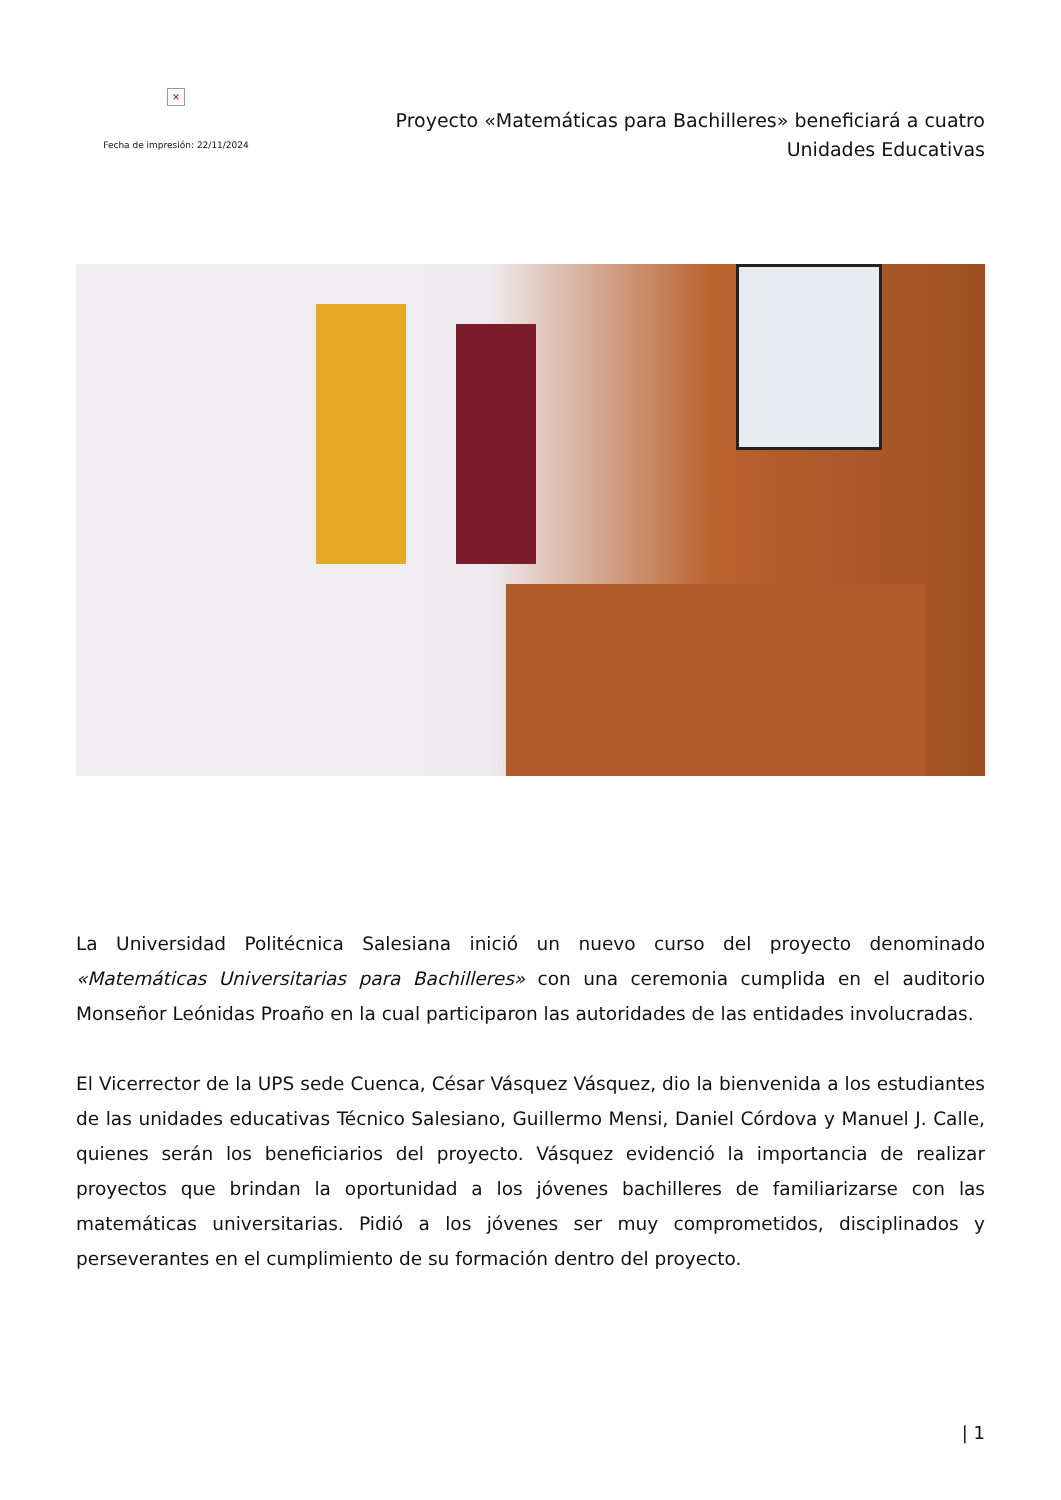×
Fecha de impresión: 22/11/2024
Proyecto «Matemáticas para Bachilleres» beneficiará a cuatro Unidades Educativas
La Universidad Politécnica Salesiana inició un nuevo curso del proyecto denominado «Matemáticas Universitarias para Bachilleres» con una ceremonia cumplida en el auditorio Monseñor Leónidas Proaño en la cual participaron las autoridades de las entidades involucradas.
El Vicerrector de la UPS sede Cuenca, César Vásquez Vásquez, dio la bienvenida a los estudiantes de las unidades educativas Técnico Salesiano, Guillermo Mensi, Daniel Córdova y Manuel J. Calle, quienes serán los beneficiarios del proyecto. Vásquez evidenció la importancia de realizar proyectos que brindan la oportunidad a los jóvenes bachilleres de familiarizarse con las matemáticas universitarias. Pidió a los jóvenes ser muy comprometidos, disciplinados y perseverantes en el cumplimiento de su formación dentro del proyecto.
| 1